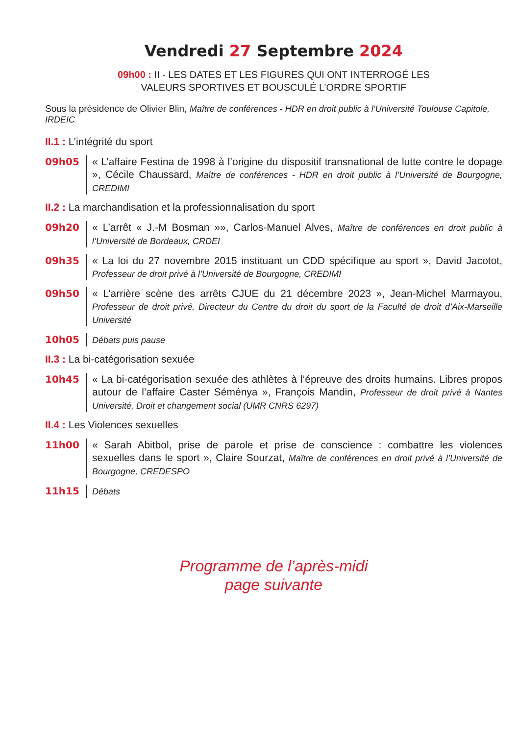Vendredi 27 Septembre 2024
09h00 : II - LES DATES ET LES FIGURES QUI ONT INTERROGÉ LES
VALEURS SPORTIVES ET BOUSCULÉ L’ORDRE SPORTIF
Sous la présidence de Olivier Blin, Maître de conférences - HDR en droit public à l’Université Toulouse Capitole, IRDEIC
II.1 : L’intégrité du sport
09h05 « L’affaire Festina de 1998 à l’origine du dispositif transnational de lutte contre le dopage », Cécile Chaussard, Maître de conférences - HDR en droit public à l’Université de Bourgogne, CREDIMI
II.2 : La marchandisation et la professionnalisation du sport
09h20 « L’arrêt « J.-M Bosman »», Carlos-Manuel Alves, Maître de conférences en droit public à l’Université de Bordeaux, CRDEI
09h35 « La loi du 27 novembre 2015 instituant un CDD spécifique au sport », David Jacotot, Professeur de droit privé à l’Université de Bourgogne, CREDIMI
09h50 « L’arrière scène des arrêts CJUE du 21 décembre 2023 », Jean-Michel Marmayou, Professeur de droit privé, Directeur du Centre du droit du sport de la Faculté de droit d’Aix-Marseille Université
10h05 Débats puis pause
II.3 : La bi-catégorisation sexuée
10h45 « La bi-catégorisation sexuée des athlètes à l’épreuve des droits humains. Libres propos autour de l’affaire Caster Séménya », François Mandin, Professeur de droit privé à Nantes Université, Droit et changement social (UMR CNRS 6297)
II.4 : Les Violences sexuelles
11h00 « Sarah Abitbol, prise de parole et prise de conscience : combattre les violences sexuelles dans le sport », Claire Sourzat, Maître de conférences en droit privé à l’Université de Bourgogne, CREDESPO
11h15 Débats
Programme de l’après-midi
page suivante